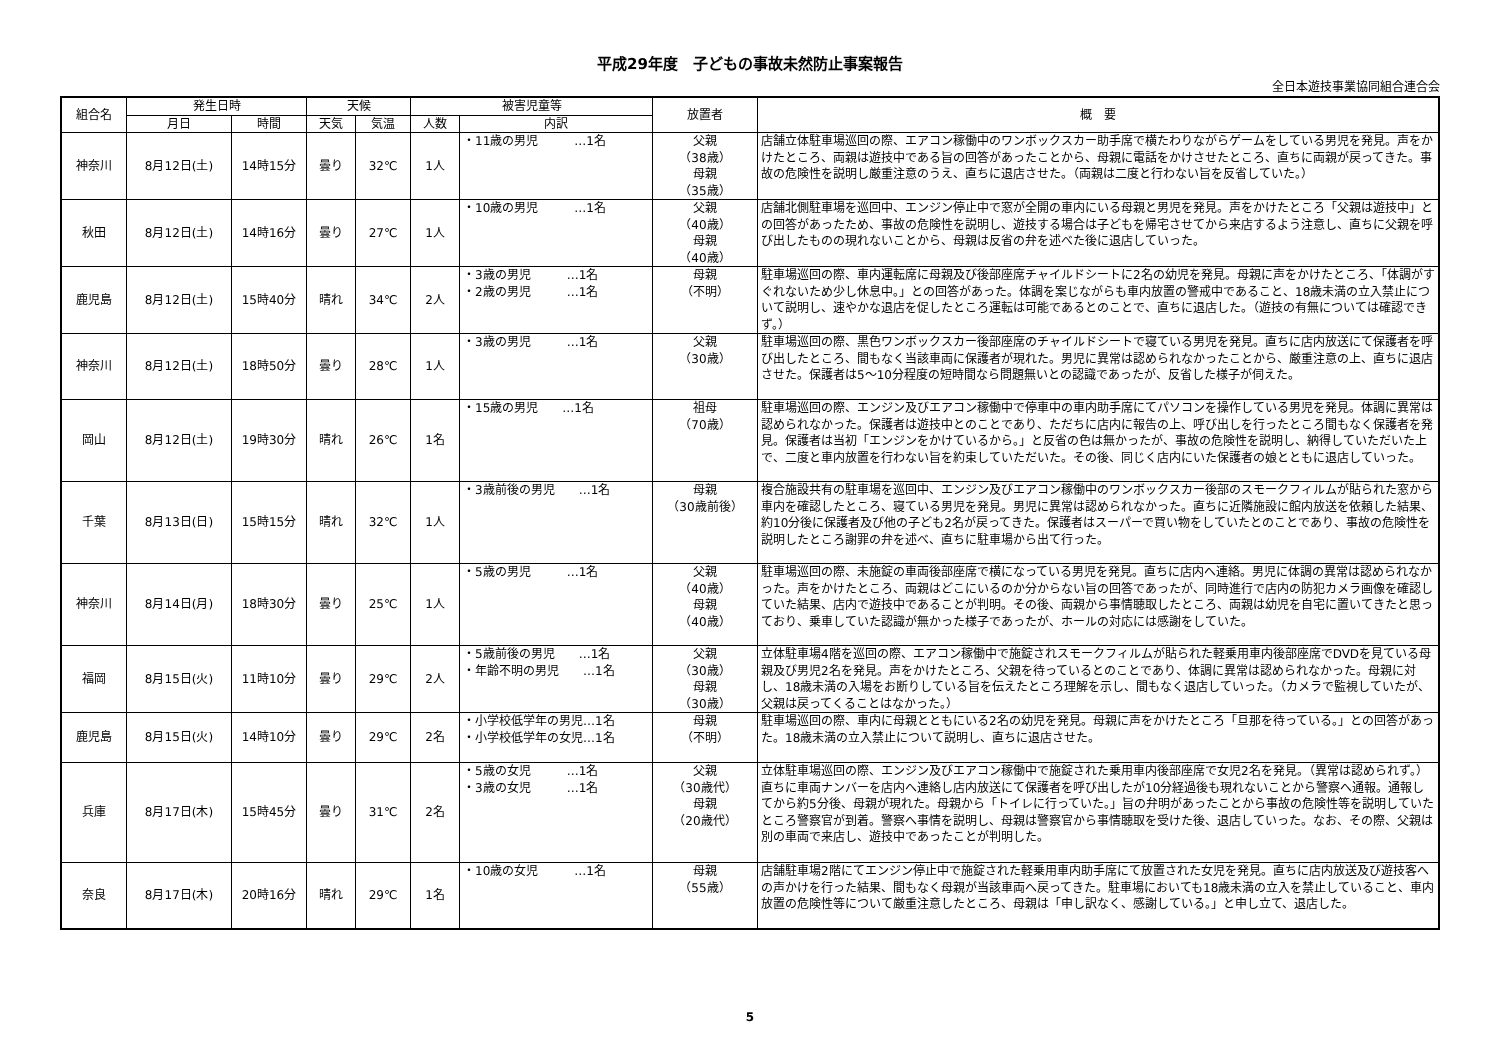平成29年度　子どもの事故未然防止事案報告
全日本遊技事業協同組合連合会
| 組合名 | 発生日時 | | 天候 | | 被害児童等 | | 放置者 | 概 要 |
| --- | --- | --- | --- | --- | --- | --- | --- | --- |
| | 月日 | 時間 | 天気 | 気温 | 人数 | 内訳 | | |
| 神奈川 | 8月12日(土) | 14時15分 | 曇り | 32℃ | 1人 | ・11歳の男児 …1名 | 父親 （38歳） 母親 （35歳） | 店舗立体駐車場巡回の際、エアコン稼働中のワンボックスカー助手席で横たわりながらゲームをしている男児を発見。声をかけたところ、両親は遊技中である旨の回答があったことから、母親に電話をかけさせたところ、直ちに両親が戻ってきた。事故の危険性を説明し厳重注意のうえ、直ちに退店させた。（両親は二度と行わない旨を反省していた。） |
| 秋田 | 8月12日(土) | 14時16分 | 曇り | 27℃ | 1人 | ・10歳の男児 …1名 | 父親 （40歳） 母親 （40歳） | 店舗北側駐車場を巡回中、エンジン停止中で窓が全開の車内にいる母親と男児を発見。声をかけたところ「父親は遊技中」との回答があったため、事故の危険性を説明し、遊技する場合は子どもを帰宅させてから来店するよう注意し、直ちに父親を呼び出したものの現れないことから、母親は反省の弁を述べた後に退店していった。 |
| 鹿児島 | 8月12日(土) | 15時40分 | 晴れ | 34℃ | 2人 | ・3歳の男児 …1名 ・2歳の男児 …1名 | 母親 （不明） | 駐車場巡回の際、車内運転席に母親及び後部座席チャイルドシートに2名の幼児を発見。母親に声をかけたところ、「体調がすぐれないため少し休息中。」との回答があった。体調を案じながらも車内放置の警戒中であること、18歳未満の立入禁止について説明し、速やかな退店を促したところ運転は可能であるとのことで、直ちに退店した。（遊技の有無については確認できず。） |
| 神奈川 | 8月12日(土) | 18時50分 | 曇り | 28℃ | 1人 | ・3歳の男児 …1名 | 父親 （30歳） | 駐車場巡回の際、黒色ワンボックスカー後部座席のチャイルドシートで寝ている男児を発見。直ちに店内放送にて保護者を呼び出したところ、間もなく当該車両に保護者が現れた。男児に異常は認められなかったことから、厳重注意の上、直ちに退店させた。保護者は5～10分程度の短時間なら問題無いとの認識であったが、反省した様子が伺えた。 |
| 岡山 | 8月12日(土) | 19時30分 | 晴れ | 26℃ | 1名 | ・15歳の男児 …1名 | 祖母 （70歳） | 駐車場巡回の際、エンジン及びエアコン稼働中で停車中の車内助手席にてパソコンを操作している男児を発見。体調に異常は認められなかった。保護者は遊技中とのことであり、ただちに店内に報告の上、呼び出しを行ったところ間もなく保護者を発見。保護者は当初「エンジンをかけているから。」と反省の色は無かったが、事故の危険性を説明し、納得していただいた上で、二度と車内放置を行わない旨を約束していただいた。その後、同じく店内にいた保護者の娘とともに退店していった。 |
| 千葉 | 8月13日(日) | 15時15分 | 晴れ | 32℃ | 1人 | ・3歳前後の男児 …1名 | 母親 （30歳前後） | 複合施設共有の駐車場を巡回中、エンジン及びエアコン稼働中のワンボックスカー後部のスモークフィルムが貼られた窓から車内を確認したところ、寝ている男児を発見。男児に異常は認められなかった。直ちに近隣施設に館内放送を依頼した結果、約10分後に保護者及び他の子ども2名が戻ってきた。保護者はスーパーで買い物をしていたとのことであり、事故の危険性を説明したところ謝罪の弁を述べ、直ちに駐車場から出て行った。 |
| 神奈川 | 8月14日(月) | 18時30分 | 曇り | 25℃ | 1人 | ・5歳の男児 …1名 | 父親 （40歳） 母親 （40歳） | 駐車場巡回の際、未施錠の車両後部座席で横になっている男児を発見。直ちに店内へ連絡。男児に体調の異常は認められなかった。声をかけたところ、両親はどこにいるのか分からない旨の回答であったが、同時進行で店内の防犯カメラ画像を確認していた結果、店内で遊技中であることが判明。その後、両親から事情聴取したところ、両親は幼児を自宅に置いてきたと思っており、乗車していた認識が無かった様子であったが、ホールの対応には感謝をしていた。 |
| 福岡 | 8月15日(火) | 11時10分 | 曇り | 29℃ | 2人 | ・5歳前後の男児 …1名 ・年齢不明の男児 …1名 | 父親 （30歳） 母親 （30歳） | 立体駐車場4階を巡回の際、エアコン稼働中で施錠されスモークフィルムが貼られた軽乗用車内後部座席でDVDを見ている母親及び男児2名を発見。声をかけたところ、父親を待っているとのことであり、体調に異常は認められなかった。母親に対し、18歳未満の入場をお断りしている旨を伝えたところ理解を示し、間もなく退店していった。（カメラで監視していたが、父親は戻ってくることはなかった。） |
| 鹿児島 | 8月15日(火) | 14時10分 | 曇り | 29℃ | 2名 | ・小学校低学年の男児…1名 ・小学校低学年の女児…1名 | 母親 （不明） | 駐車場巡回の際、車内に母親とともにいる2名の幼児を発見。母親に声をかけたところ「旦那を待っている。」との回答があった。18歳未満の立入禁止について説明し、直ちに退店させた。 |
| 兵庫 | 8月17日(木) | 15時45分 | 曇り | 31℃ | 2名 | ・5歳の女児 …1名 ・3歳の女児 …1名 | 父親 （30歳代） 母親 （20歳代） | 立体駐車場巡回の際、エンジン及びエアコン稼働中で施錠された乗用車内後部座席で女児2名を発見。（異常は認められず。）直ちに車両ナンバーを店内へ連絡し店内放送にて保護者を呼び出したが10分経過後も現れないことから警察へ通報。通報してから約5分後、母親が現れた。母親から「トイレに行っていた。」旨の弁明があったことから事故の危険性等を説明していたところ警察官が到着。警察へ事情を説明し、母親は警察官から事情聴取を受けた後、退店していった。なお、その際、父親は別の車両で来店し、遊技中であったことが判明した。 |
| 奈良 | 8月17日(木) | 20時16分 | 晴れ | 29℃ | 1名 | ・10歳の女児 …1名 | 母親 （55歳） | 店舗駐車場2階にてエンジン停止中で施錠された軽乗用車内助手席にて放置された女児を発見。直ちに店内放送及び遊技客への声かけを行った結果、間もなく母親が当該車両へ戻ってきた。駐車場においても18歳未満の立入を禁止していること、車内放置の危険性等について厳重注意したところ、母親は「申し訳なく、感謝している。」と申し立て、退店した。 |
5